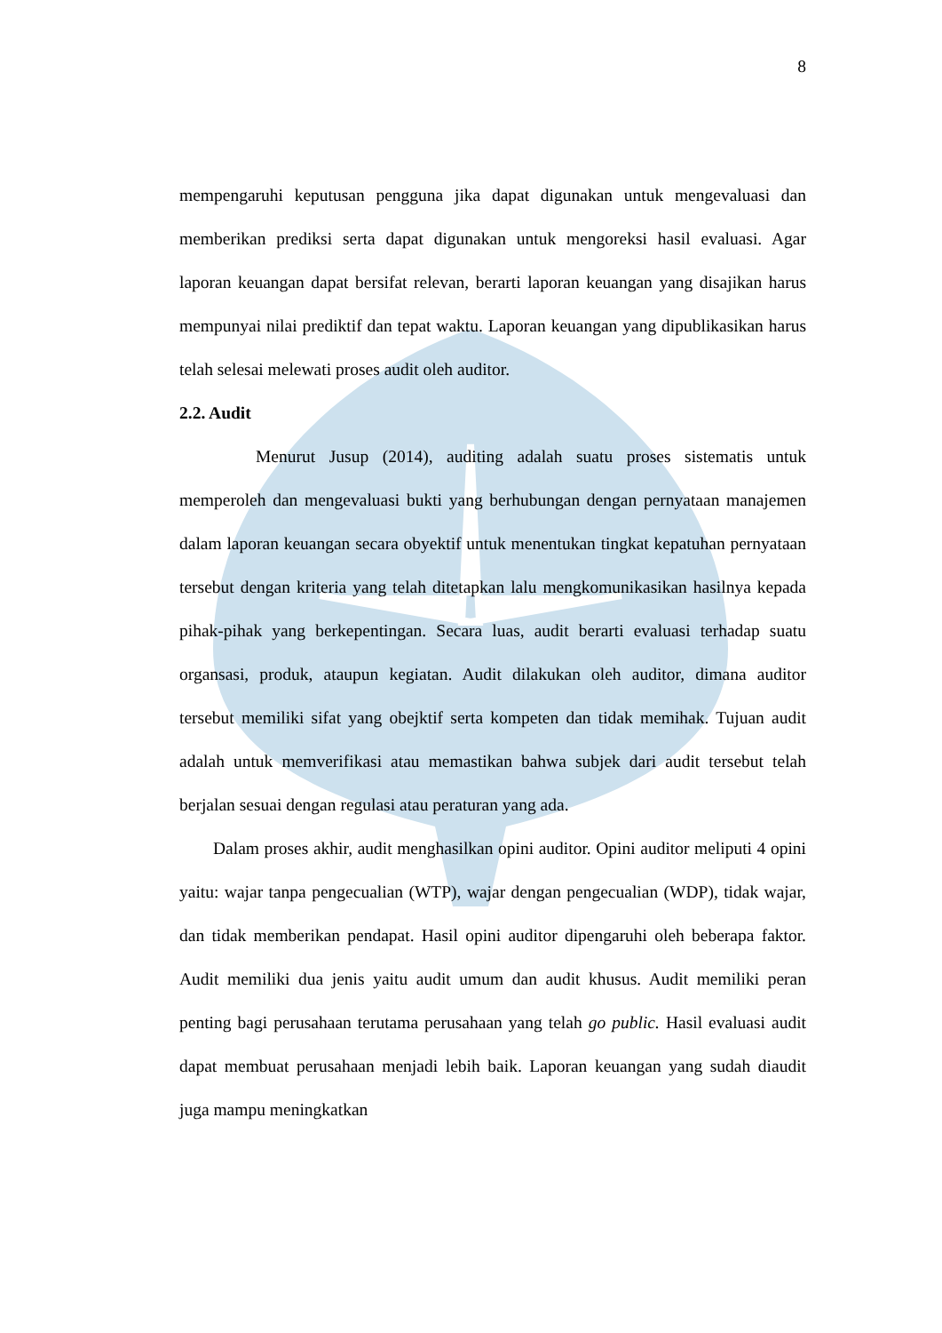8
mempengaruhi keputusan pengguna jika dapat digunakan untuk mengevaluasi dan memberikan prediksi serta dapat digunakan untuk mengoreksi hasil evaluasi. Agar laporan keuangan dapat bersifat relevan, berarti laporan keuangan yang disajikan harus mempunyai nilai prediktif dan tepat waktu. Laporan keuangan yang dipublikasikan harus telah selesai melewati proses audit oleh auditor.
2.2. Audit
Menurut Jusup (2014), auditing adalah suatu proses sistematis untuk memperoleh dan mengevaluasi bukti yang berhubungan dengan pernyataan manajemen dalam laporan keuangan secara obyektif untuk menentukan tingkat kepatuhan pernyataan tersebut dengan kriteria yang telah ditetapkan lalu mengkomunikasikan hasilnya kepada pihak-pihak yang berkepentingan. Secara luas, audit berarti evaluasi terhadap suatu organsasi, produk, ataupun kegiatan. Audit dilakukan oleh auditor, dimana auditor tersebut memiliki sifat yang obejktif serta kompeten dan tidak memihak. Tujuan audit adalah untuk memverifikasi atau memastikan bahwa subjek dari audit tersebut telah berjalan sesuai dengan regulasi atau peraturan yang ada.
Dalam proses akhir, audit menghasilkan opini auditor. Opini auditor meliputi 4 opini yaitu: wajar tanpa pengecualian (WTP), wajar dengan pengecualian (WDP), tidak wajar, dan tidak memberikan pendapat. Hasil opini auditor dipengaruhi oleh beberapa faktor. Audit memiliki dua jenis yaitu audit umum dan audit khusus. Audit memiliki peran penting bagi perusahaan terutama perusahaan yang telah go public. Hasil evaluasi audit dapat membuat perusahaan menjadi lebih baik. Laporan keuangan yang sudah diaudit juga mampu meningkatkan